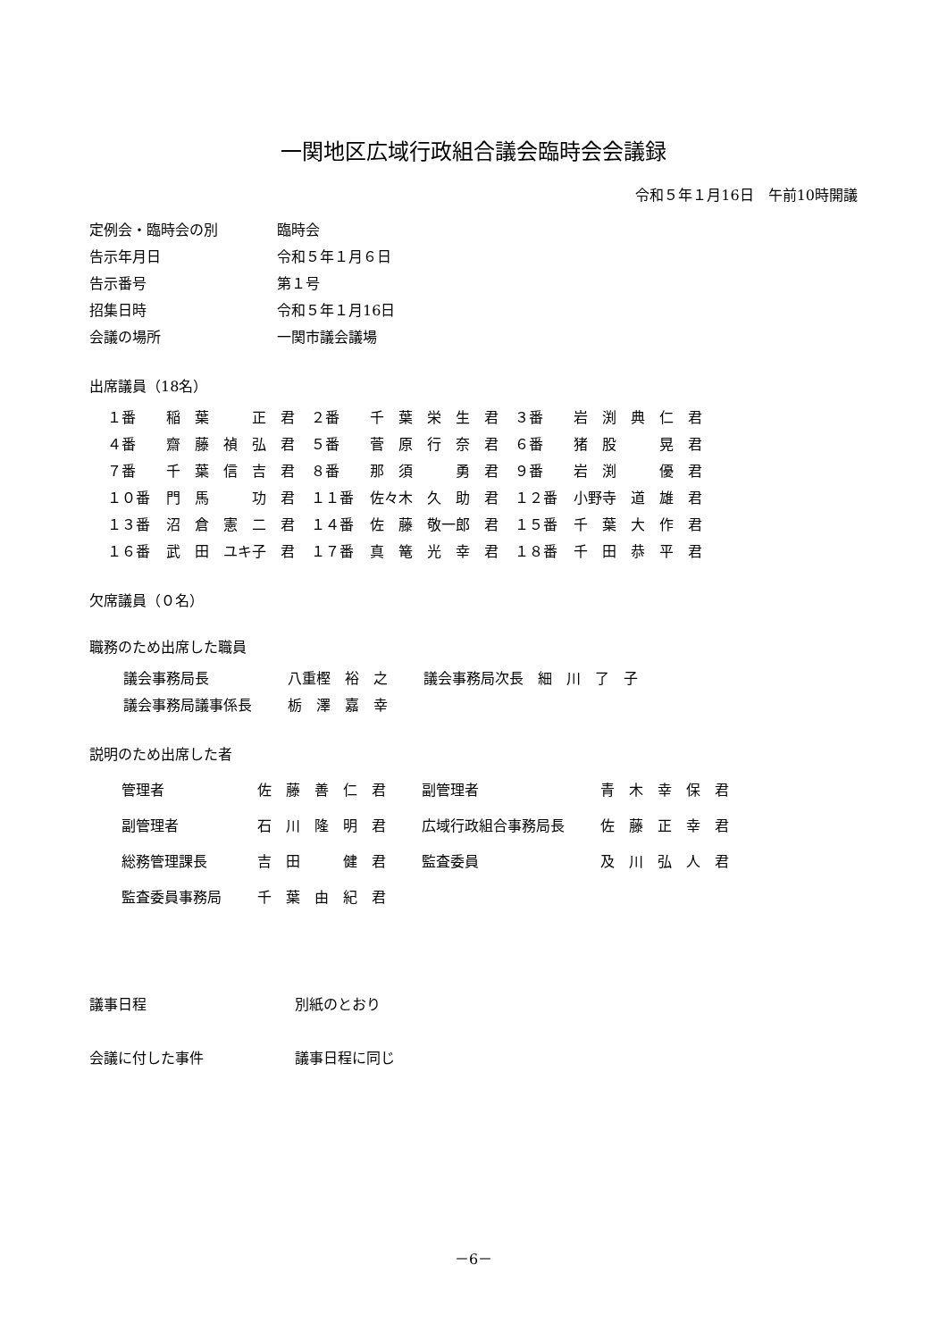一関地区広域行政組合議会臨時会会議録
令和５年１月16日　午前10時開議
| 定例会・臨時会の別 | 臨時会 |
| 告示年月日 | 令和５年１月６日 |
| 告示番号 | 第１号 |
| 招集日時 | 令和５年１月16日 |
| 会議の場所 | 一関市議会議場 |
出席議員（18名）
| １番 | 稲 葉 正 君 | ２番 | 千 葉 栄 生 君 | ３番 | 岩 渕 典 仁 君 |
| ４番 | 齋 藤 禎 弘 君 | ５番 | 菅 原 行 奈 君 | ６番 | 猪 股 晃 君 |
| ７番 | 千 葉 信 吉 君 | ８番 | 那 須 勇 君 | ９番 | 岩 渕 優 君 |
| １０番 | 門 馬 功 君 | １１番 | 佐々木 久 助 君 | １２番 | 小野寺 道 雄 君 |
| １３番 | 沼 倉 憲 二 君 | １４番 | 佐 藤 敬一郎 君 | １５番 | 千 葉 大 作 君 |
| １６番 | 武 田 ユキ子 君 | １７番 | 真 篭 光 幸 君 | １８番 | 千 田 恭 平 君 |
欠席議員（０名）
職務のため出席した職員
| 議会事務局長 | 八重樫 裕 之 | 議会事務局次長 細 川 了 子 |
| 議会事務局議事係長 | 栃 澤 嘉 幸 | |
説明のため出席した者
| 管理者 | 佐 藤 善 仁 君 | 副管理者 | 青 木 幸 保 君 |
| 副管理者 | 石 川 隆 明 君 | 広域行政組合事務局長 | 佐 藤 正 幸 君 |
| 総務管理課長 | 吉 田 健 君 | 監査委員 | 及 川 弘 人 君 |
| 監査委員事務局 | 千 葉 由 紀 君 | | |
| 議事日程 | 別紙のとおり |
| 会議に付した事件 | 議事日程に同じ |
－6－